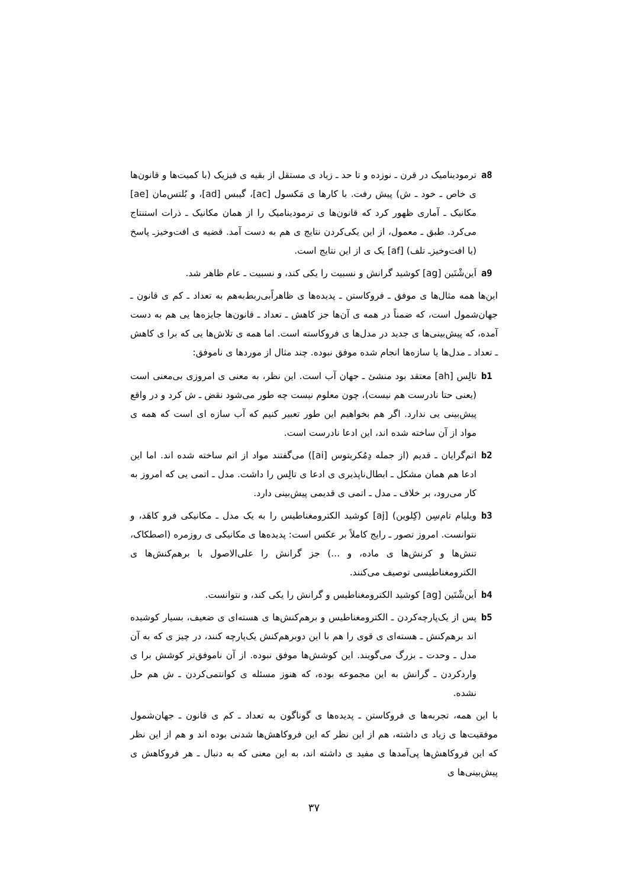a8 ترمودینامیک در قرن ـ نوزده و تا حد ـ زیاد ی مستقل از بقیه ی فیزیک (با کمیت‌ها و قانون‌ها ی خاص ـ خود ـ ش) پیش رفت. با کارها ی مَکسول [ac]، گیبس [ad]، و بُلتس‌مان [ae] مکانیک ـ آماری ظهور کرد که قانون‌ها ی ترمودینامیک را از همان مکانیک ـ ذرات استنتاج می‌کرد. طبق ـ معمول، از این یکی‌کردن نتایج ی هم به دست آمد. قضیه ی افت‌وخیزـ پاسخ (یا افت‌وخیزـ تلف) [af] یک ی از این نتایج است.
a9 اَین‌شْتَین [ag] کوشید گرانش و نسبیت را یکی کند، و نسبیت ـ عام ظاهر شد.
این‌ها همه مثال‌ها ی موفق ـ فروکاستن ـ پدیده‌ها ی ظاهراًبی‌ربط‌به‌هم به تعداد ـ کم ی قانون ـ جهان‌شمول است، که ضمناً در همه ی آن‌ها جز کاهش ـ تعداد ـ قانون‌ها جایزه‌ها یی هم به دست آمده، که پیش‌بینی‌ها ی جدید در مدل‌ها ی فروکاسته است. اما همه ی تلاش‌ها یی که برا ی کاهش ـ تعداد ـ مدل‌ها یا سازه‌ها انجام شده موفق نبوده. چند مثال از موردها ی ناموفق:
b1 تالِس [ah] معتقد بود منشئ ـ جهان آب است. این نظر، به معنی ی امروزی بی‌معنی است (یعنی حتا نادرست هم نیست)، چون معلوم نیست چه طور می‌شود نقض ـ ش کرد و در واقع پیش‌بینی یی ندارد. اگر هم بخواهیم این طور تعبیر کنیم که آب سازه ای است که همه ی مواد از آن ساخته شده اند، این ادعا نادرست است.
b2 اتم‌گرایان ـ قدیم (از جمله دِمُکریتوس [ai]) می‌گفتند مواد از اتم ساخته شده اند. اما این ادعا هم همان مشکل ـ ابطال‌ناپذیری ی ادعا ی تالِس را داشت. مدل ـ اتمی یی که امروز به کار می‌رود، بر خلاف ـ مدل ـ اتمی ی قدیمی پیش‌بینی دارد.
b3 ویلیام تام‌سِن (کِلوین) [aj] کوشید الکترومغناطیس را به یک مدل ـ مکانیکی فرو کاهَد، و نتوانست. امروز تصور ـ رایج کاملاً بر عکس است: پدیده‌ها ی مکانیکی ی روزمره (اصطکاک، تنش‌ها و کرنش‌ها ی ماده، و ...) جز گرانش را علی‌الاصول با برهم‌کنش‌ها ی الکترومغناطیسی توصیف می‌کنند.
b4 اَین‌شْتَین [ag] کوشید الکترومغناطیس و گرانش را یکی کند، و نتوانست.
b5 پس از یک‌پارچه‌کردن ـ الکترومغناطیس و برهم‌کنش‌ها ی هسته‌ای ی ضعیف، بسیار کوشیده اند برهم‌کنش ـ هسته‌ای ی قوی را هم با این دوبرهم‌کنش یک‌پارچه کنند، در چیز ی که به آن مدل ـ وحدت ـ بزرگ می‌گویند. این کوشش‌ها موفق نبوده. از آن ناموفق‌تر کوشش برا ی واردکردن ـ گرانش به این مجموعه بوده، که هنوز مسئله ی کوانتمی‌کردن ـ ش هم حل نشده.
با این همه، تجربه‌ها ی فروکاستن ـ پدیده‌ها ی گوناگون به تعداد ـ کم ی قانون ـ جهان‌شمول موفقیت‌ها ی زیاد ی داشته، هم از این نظر که این فروکاهش‌ها شدنی بوده اند و هم از این نظر که این فروکاهش‌ها پی‌آمدها ی مفید ی داشته اند، به این معنی که به دنبال ـ هر فروکاهش ی پیش‌بینی‌ها ی
۳۷